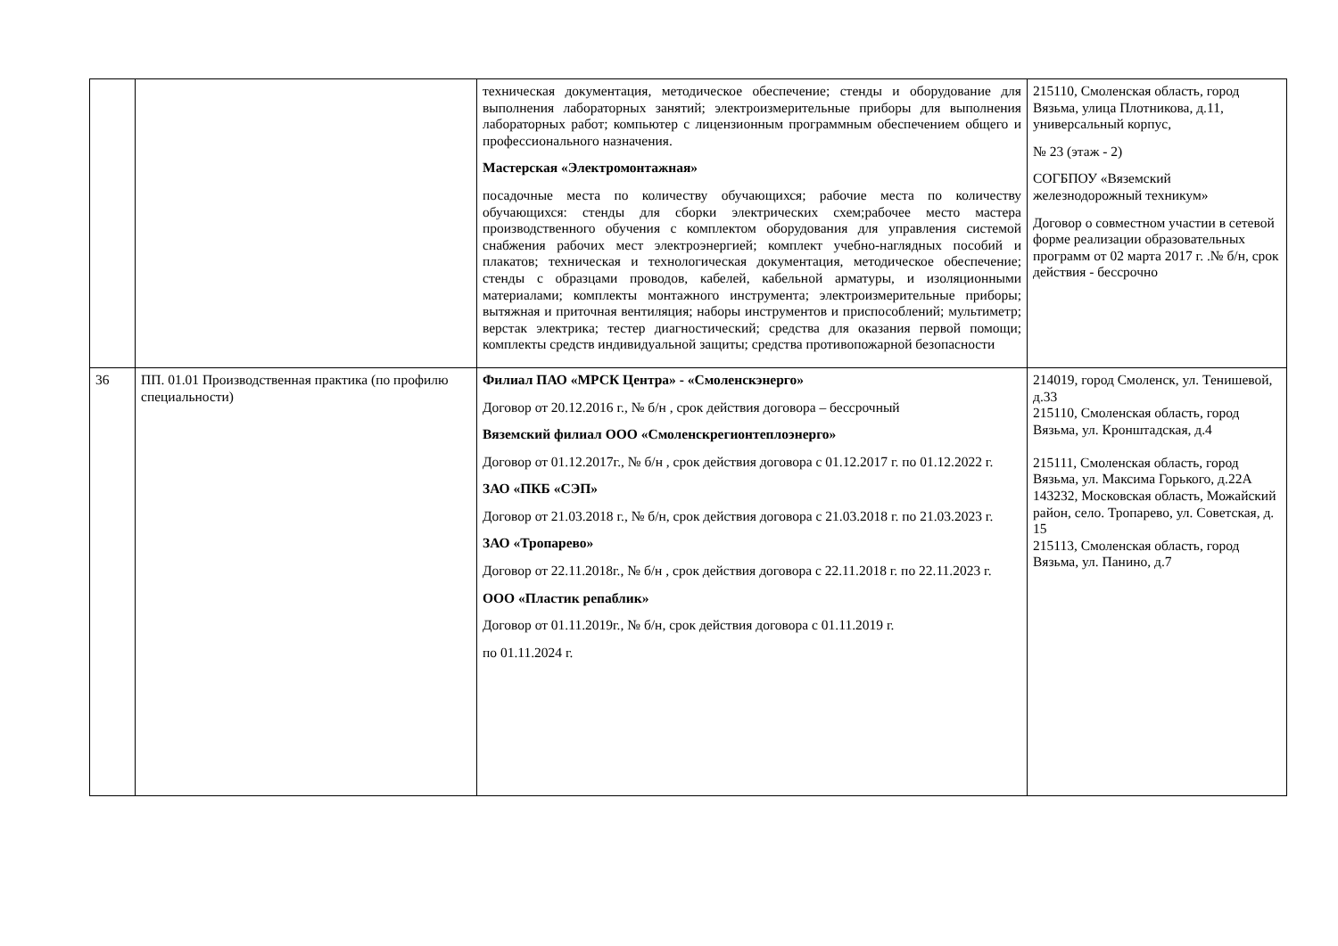| | | техническая документация, методическое обеспечение; стенды и оборудование для выполнения лабораторных занятий; электроизмерительные приборы для выполнения лабораторных работ; компьютер с лицензионным программным обеспечением общего и профессионального назначения. Мастерская «Электромонтажная» посадочные места по количеству обучающихся; рабочие места по количеству обучающихся: стенды для сборки электрических схем;рабочее место мастера производственного обучения с комплектом оборудования для управления системой снабжения рабочих мест электроэнергией; комплект учебно-наглядных пособий и плакатов; техническая и технологическая документация, методическое обеспечение; стенды с образцами проводов, кабелей, кабельной арматуры, и изоляционными материалами; комплекты монтажного инструмента; электроизмерительные приборы; вытяжная и приточная вентиляция; наборы инструментов и приспособлений; мультиметр; верстак электрика; тестер диагностический; средства для оказания первой помощи; комплекты средств индивидуальной защиты; средства противопожарной безопасности | 215110, Смоленская область, город Вязьма, улица Плотникова, д.11, универсальный корпус, № 23 (этаж - 2) СОГБПОУ «Вяземский железнодорожный техникум» Договор о совместном участии в сетевой форме реализации образовательных программ от 02 марта 2017 г. .№ б/н, срок действия - бессрочно |
| 36 | ПП. 01.01 Производственная практика (по профилю специальности) | Филиал ПАО «МРСК Центра» - «Смоленскэнерго» Договор от 20.12.2016 г., № б/н , срок действия договора – бессрочный Вяземский филиал ООО «Смоленскрегионтеплоэнерго» Договор от 01.12.2017г., № б/н , срок действия договора с 01.12.2017 г. по 01.12.2022 г. ЗАО «ПКБ «СЭП» Договор от 21.03.2018 г., № б/н, срок действия договора с 21.03.2018 г. по 21.03.2023 г. ЗАО «Тропарево» Договор от 22.11.2018г., № б/н , срок действия договора с 22.11.2018 г. по 22.11.2023 г. ООО «Пластик репаблик» Договор от 01.11.2019г., № б/н, срок действия договора с 01.11.2019 г. по 01.11.2024 г. | 214019, город Смоленск, ул. Тенишевой, д.33 215110, Смоленская область, город Вязьма, ул. Кронштадская, д.4 215111, Смоленская область, город Вязьма, ул. Максима Горького, д.22А 143232, Московская область, Можайский район, село. Тропарево, ул. Советская, д. 15 215113, Смоленская область, город Вязьма, ул. Панино, д.7 |